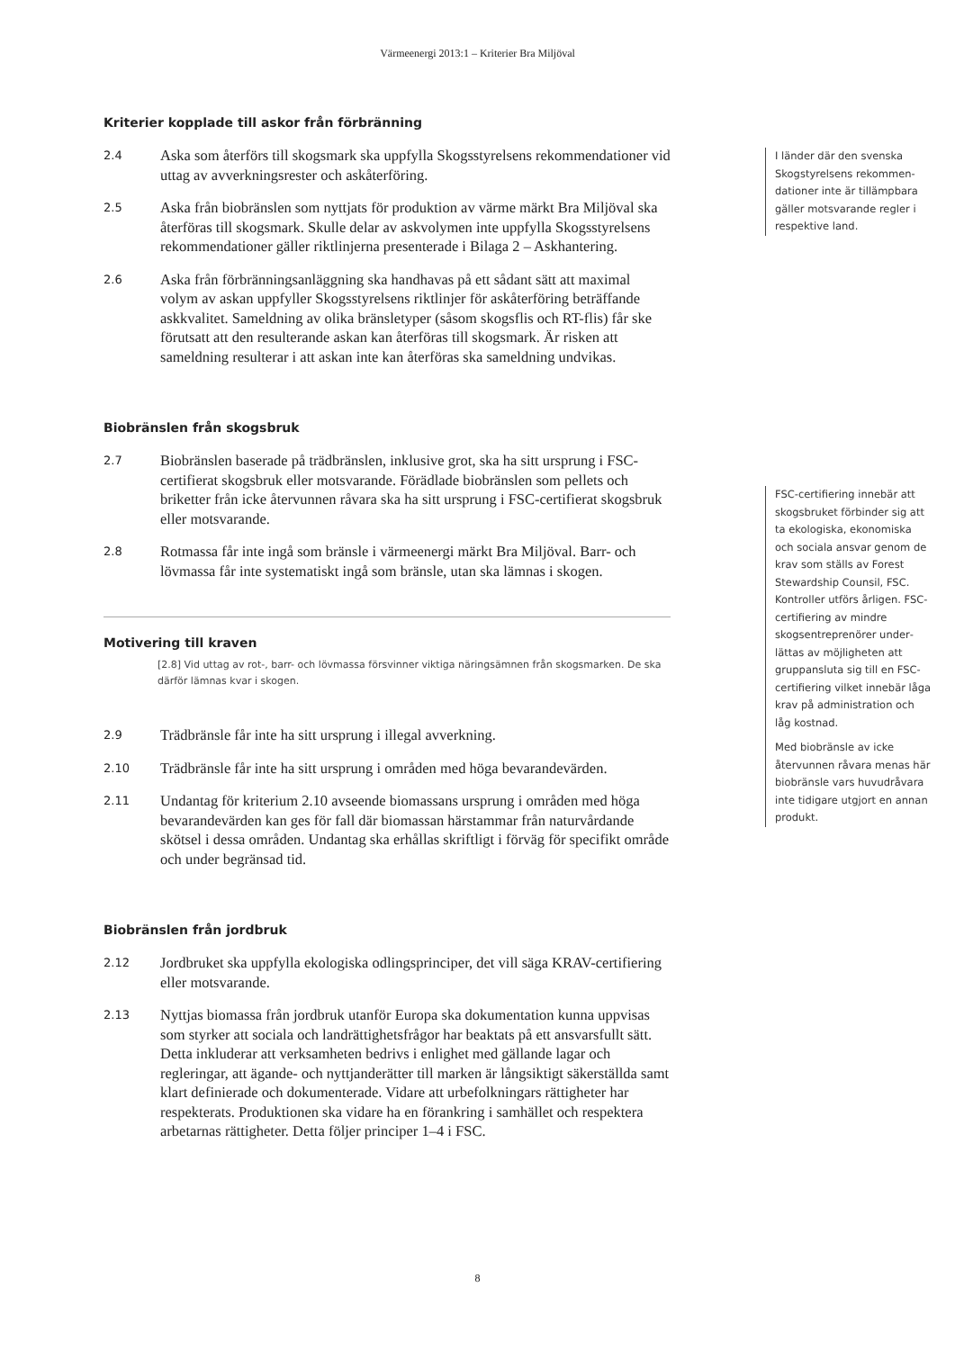Värmeenergi 2013:1 – Kriterier Bra Miljöval
Kriterier kopplade till askor från förbränning
2.4 Aska som återförs till skogsmark ska uppfylla Skogsstyrelsens rekommenda­tioner vid uttag av avverkningsrester och askåterföring.
2.5 Aska från biobränslen som nyttjats för produktion av värme märkt Bra Miljöval ska återföras till skogsmark. Skulle delar av askvolymen inte uppfylla Skogsstyrelsens rekommendationer gäller riktlinjerna presenterade i Bilaga 2 – Askhantering.
2.6 Aska från förbränningsanläggning ska handhavas på ett sådant sätt att maximal volym av askan uppfyller Skogsstyrelsens riktlinjer för askåterföring beträffande askkvalitet. Sameldning av olika bränsletyper (såsom skogsflis och RT-flis) får ske förutsatt att den resulterande askan kan återföras till skogsmark. Är risken att sameldning resulterar i att askan inte kan återföras ska sameldning undvikas.
Biobränslen från skogsbruk
2.7 Biobränslen baserade på trädbränslen, inklusive grot, ska ha sitt ursprung i FSC-certifierat skogsbruk eller motsvarande. Förädlade biobränslen som pellets och briketter från icke återvunnen råvara ska ha sitt ursprung i FSC-certifierat skogsbruk eller motsvarande.
2.8 Rotmassa får inte ingå som bränsle i värmeenergi märkt Bra Miljöval. Barr- och lövmassa får inte systematiskt ingå som bränsle, utan ska lämnas i skogen.
Motivering till kraven
[2.8] Vid uttag av rot-, barr- och lövmassa försvinner viktiga näringsämnen från skogsmarken. De ska därför lämnas kvar i skogen.
2.9 Trädbränsle får inte ha sitt ursprung i illegal avverkning.
2.10 Trädbränsle får inte ha sitt ursprung i områden med höga bevarandevärden.
2.11 Undantag för kriterium 2.10 avseende biomassans ursprung i områden med höga bevarandevärden kan ges för fall där biomassan härstammar från naturvårdande skötsel i dessa områden. Undantag ska erhållas skriftligt i förväg för specifikt område och under begränsad tid.
Biobränslen från jordbruk
2.12 Jordbruket ska uppfylla ekologiska odlingsprinciper, det vill säga KRAV-certifiering eller motsvarande.
2.13 Nyttjas biomassa från jordbruk utanför Europa ska dokumentation kunna uppvisas som styrker att sociala och landrättighetsfrågor har beaktats på ett ansvarsfullt sätt. Detta inkluderar att verksamheten bedrivs i enlighet med gällande lagar och regleringar, att ägande- och nyttjanderätter till marken är långsiktigt säkerställda samt klart definierade och dokumenterade. Vidare att urbefolkningars rättigheter har respekterats. Produktionen ska vidare ha en förankring i samhället och respektera arbetarnas rättigheter. Detta följer principer 1–4 i FSC.
I länder där den svenska Skogstyrelsens rekommen­dationer inte är tillämpbara gäller motsvarande regler i respektive land.
FSC-certifiering innebär att skogsbruket förbinder sig att ta ekologiska, ekonomiska och sociala ansvar genom de krav som ställs av Forest Stewardship Counsil, FSC. Kontroller utförs årligen. FSC-certifiering av mindre skogsentreprenörer under­lättas av möjligheten att gruppansluta sig till en FSC-certifiering vilket innebär låga krav på administration och låg kostnad.
Med biobränsle av icke återvunnen råvara menas här biobränsle vars huvudråvara inte tidigare utgjort en annan produkt.
8